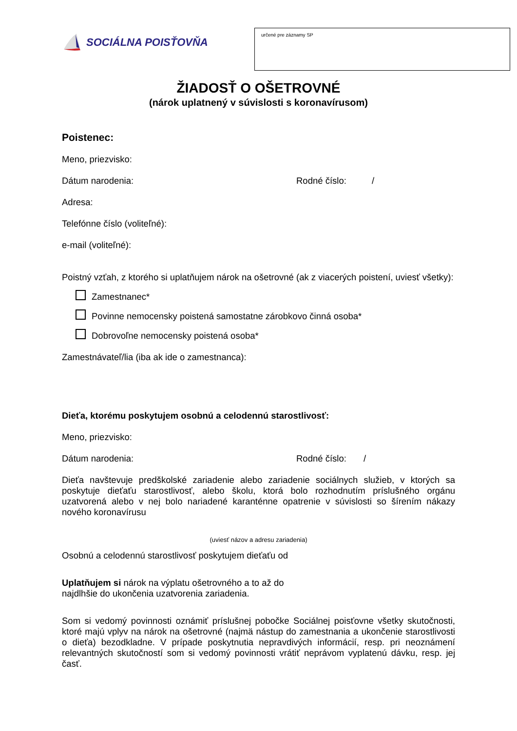SOCIÁLNA POISŤOVŇA
určené pre záznamy SP
ŽIADOSŤ O OŠETROVNÉ
(nárok uplatnený v súvislosti s koronavírusom)
Poistenec:
Meno, priezvisko:
Dátum narodenia: Rodné číslo: /
Adresa:
Telefónne číslo (voliteľné):
e-mail (voliteľné):
Poistný vzťah, z ktorého si uplatňujem nárok na ošetrovné (ak z viacerých poistení, uviesť všetky):
Zamestnanec*
Povinne nemocensky poistená samostatne zárobkovo činná osoba*
Dobrovoľne nemocensky poistená osoba*
Zamestnávateľ/lia (iba ak ide o zamestnanca):
Dieťa, ktorému poskytujem osobnú a celodennú starostlivosť:
Meno, priezvisko:
Dátum narodenia: Rodné číslo: /
Dieťa navštevuje predškolské zariadenie alebo zariadenie sociálnych služieb, v ktorých sa poskytuje dieťaťu starostlivosť, alebo školu, ktorá bolo rozhodnutím príslušného orgánu uzatvorená alebo v nej bolo nariadené karanténne opatrenie v súvislosti so šírením nákazy nového koronavírusu
(uviesť názov a adresu zariadenia)
Osobnú a celodennú starostlivosť poskytujem dieťaťu od
Uplatňujem si nárok na výplatu ošetrovného a to až do
najdlhšie do ukončenia uzatvorenia zariadenia.
Som si vedomý povinnosti oznámiť príslušnej pobočke Sociálnej poisťovne všetky skutočnosti, ktoré majú vplyv na nárok na ošetrovné (najmä nástup do zamestnania a ukončenie starostlivosti o dieťa) bezodkladne. V prípade poskytnutia nepravdivých informácií, resp. pri neoznámení relevantných skutočností som si vedomý povinnosti vrátiť neprávom vyplatenú dávku, resp. jej časť.